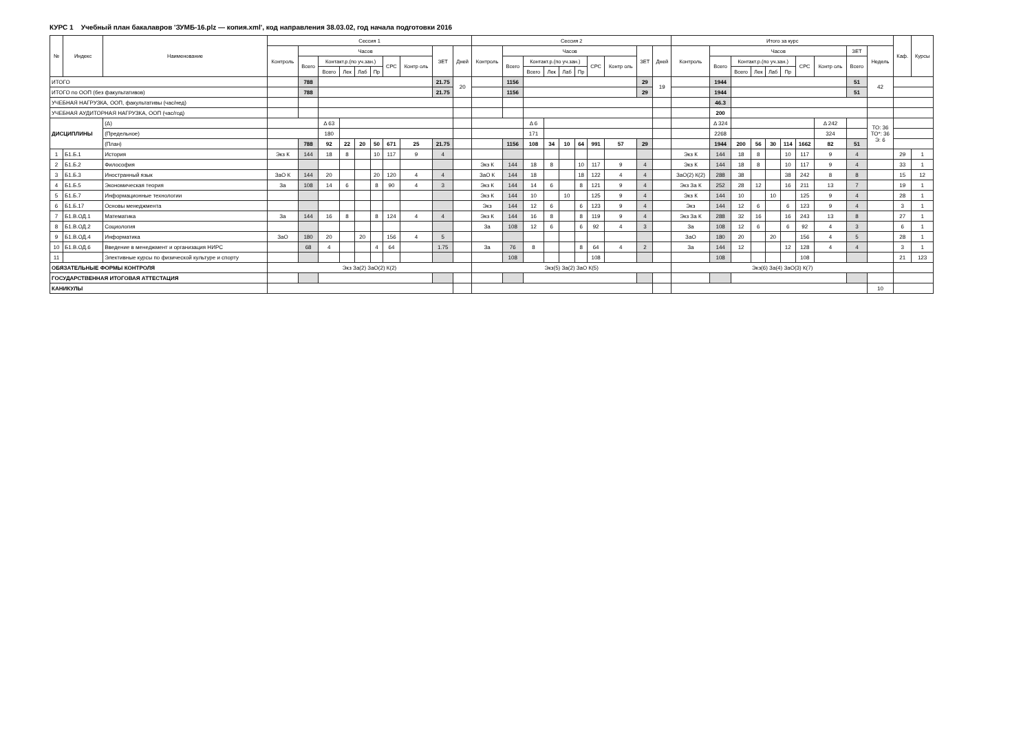КУРС 1 Учебный план бакалавров 'ЗУМБ-16.plz — копия.xml', код направления 38.03.02, год начала подготовки 2016
| № | Индекс | Наименование | Сессия 1 | | | | | | | | | | Сессия 2 | | | | | | | | | | Итого за курс | | | | | | | | | | Каф. | Курсы |
| --- | --- | --- | --- | --- | --- | --- | --- | --- | --- | --- | --- | --- | --- | --- | --- | --- | --- | --- | --- | --- | --- | --- | --- | --- | --- | --- | --- | --- | --- | --- | --- | --- | --- | --- |
| | | | Контроль | Часов | | | | | | | ЗЕТ | Дней | Контроль | Часов | | | | | | | ЗЕТ | Дней | Контроль | Часов | | | | | | | ЗЕТ | Недель | | |
| | | | | Всего | Контакт.р.(по уч.зан.) | | | | СРС | Контр оль | | | | Всего | Контакт.р.(по уч.зан.) | | | | СРС | Контр оль | | | | Всего | Контакт.р.(по уч.зан.) | | | | СРС | Контр оль | Всего | | | |
| | | | | | Всего | Лек | Лаб | Пр | | | | | | | Всего | Лек | Лаб | Пр | | | | | | | Всего | Лек | Лаб | Пр | | | | | | |
| ИТОГО | | | | 788 | | | | | | | 21.75 | 20 | | 1156 | | | | | | | 29 | 19 | | 1944 | | | | | | | 51 | 42 | | |
| ИТОГО по ООП (без факультативов) | | | | 788 | | | | | | | 21.75 | | | 1156 | | | | | | | 29 | | | 1944 | | | | | | | 51 | | | |
| УЧЕБНАЯ НАГРУЗКА, ООП, факультативы (час/нед) | | | | | | | | | | | | | | | | | | | | | | | | 46.3 | | | | | | | | | | |
| УЧЕБНАЯ АУДИТОРНАЯ НАГРУЗКА, ООП (час/год) | | | | | | | | | | | | | | | | | | | | | | | | 200 | | | | | | | | | | |
| ДИСЦИПЛИНЫ | | (Δ) | | | Δ 63 | | | | | | | | | | Δ 6 | | | | | | | | | Δ 324 | | | | | | Δ 242 | | ТО: 36 ТО*: 36 Э: 6 | | |
| | | (Предельное) | | | 180 | | | | | | | | | | 171 | | | | | | | | | 2268 | | | | | | 324 | | | | |
| | | (План) | | 788 | 92 | 22 | 20 | 50 | 671 | 25 | 21.75 | | | 1156 | 108 | 34 | 10 | 64 | 991 | 57 | 29 | | | 1944 | 200 | 56 | 30 | 114 | 1662 | 82 | 51 | | | |
| 1 | Б1.Б.1 | История | Экз К | 144 | 18 | 8 | | 10 | 117 | 9 | 4 | | | | | | | | | | | | Экз К | 144 | 18 | 8 | | 10 | 117 | 9 | 4 | | 29 | 1 |
| 2 | Б1.Б.2 | Философия | | | | | | | | | | | Экз К | 144 | 18 | 8 | | 10 | 117 | 9 | 4 | | Экз К | 144 | 18 | 8 | | 10 | 117 | 9 | 4 | | 33 | 1 |
| 3 | Б1.Б.3 | Иностранный язык | ЗаО К | 144 | 20 | | | 20 | 120 | 4 | 4 | | ЗаО К | 144 | 18 | | | 18 | 122 | 4 | 4 | | ЗаО(2) К(2) | 288 | 38 | | | 38 | 242 | 8 | 8 | | 15 | 12 |
| 4 | Б1.Б.5 | Экономическая теория | За | 108 | 14 | 6 | | 8 | 90 | 4 | 3 | | Экз К | 144 | 14 | 6 | | 8 | 121 | 9 | 4 | | Экз За К | 252 | 28 | 12 | | 16 | 211 | 13 | 7 | | 19 | 1 |
| 5 | Б1.Б.7 | Информационные технологии | | | | | | | | | | | Экз К | 144 | 10 | | 10 | | 125 | 9 | 4 | | Экз К | 144 | 10 | | 10 | | 125 | 9 | 4 | | 28 | 1 |
| 6 | Б1.Б.17 | Основы менеджмента | | | | | | | | | | | Экз | 144 | 12 | 6 | | 6 | 123 | 9 | 4 | | Экз | 144 | 12 | 6 | | 6 | 123 | 9 | 4 | | 3 | 1 |
| 7 | Б1.В.ОД.1 | Математика | За | 144 | 16 | 8 | | 8 | 124 | 4 | 4 | | Экз К | 144 | 16 | 8 | | 8 | 119 | 9 | 4 | | Экз За К | 288 | 32 | 16 | | 16 | 243 | 13 | 8 | | 27 | 1 |
| 8 | Б1.В.ОД.2 | Социология | | | | | | | | | | | За | 108 | 12 | 6 | | 6 | 92 | 4 | 3 | | За | 108 | 12 | 6 | | 6 | 92 | 4 | 3 | | 6 | 1 |
| 9 | Б1.В.ОД.4 | Информатика | ЗаО | 180 | 20 | | 20 | | 156 | 4 | 5 | | | | | | | | | | | | ЗаО | 180 | 20 | | 20 | | 156 | 4 | 5 | | 28 | 1 |
| 10 | Б1.В.ОД.6 | Введение в менеджмент и организация НИРС | | 68 | 4 | | | 4 | 64 | | 1.75 | | За | 76 | 8 | | | 8 | 64 | 4 | 2 | | За | 144 | 12 | | | 12 | 128 | 4 | 4 | | 3 | 1 |
| 11 | | Элективные курсы по физической культуре и спорту | | | | | | | | | | | | 108 | | | | | 108 | | | | | 108 | | | | | 108 | | | | 21 | 123 |
| ОБЯЗАТЕЛЬНЫЕ ФОРМЫ КОНТРОЛЯ | | | Экз За(2) ЗаО(2) К(2) | | | | | | | | | | Экз(5) За(2) ЗаО К(5) | | | | | | | | | | Экз(6) За(4) ЗаО(3) К(7) | | | | | | | | | | | |
| ГОСУДАРСТВЕННАЯ ИТОГОВАЯ АТТЕСТАЦИЯ | | | | | | | | | | | | | | | | | | | | | | | | | | | | | | | | | | |
| КАНИКУЛЫ | | | | | | | | | | | | | | | | | | | | | | | | | | | | | | | | 10 | | |